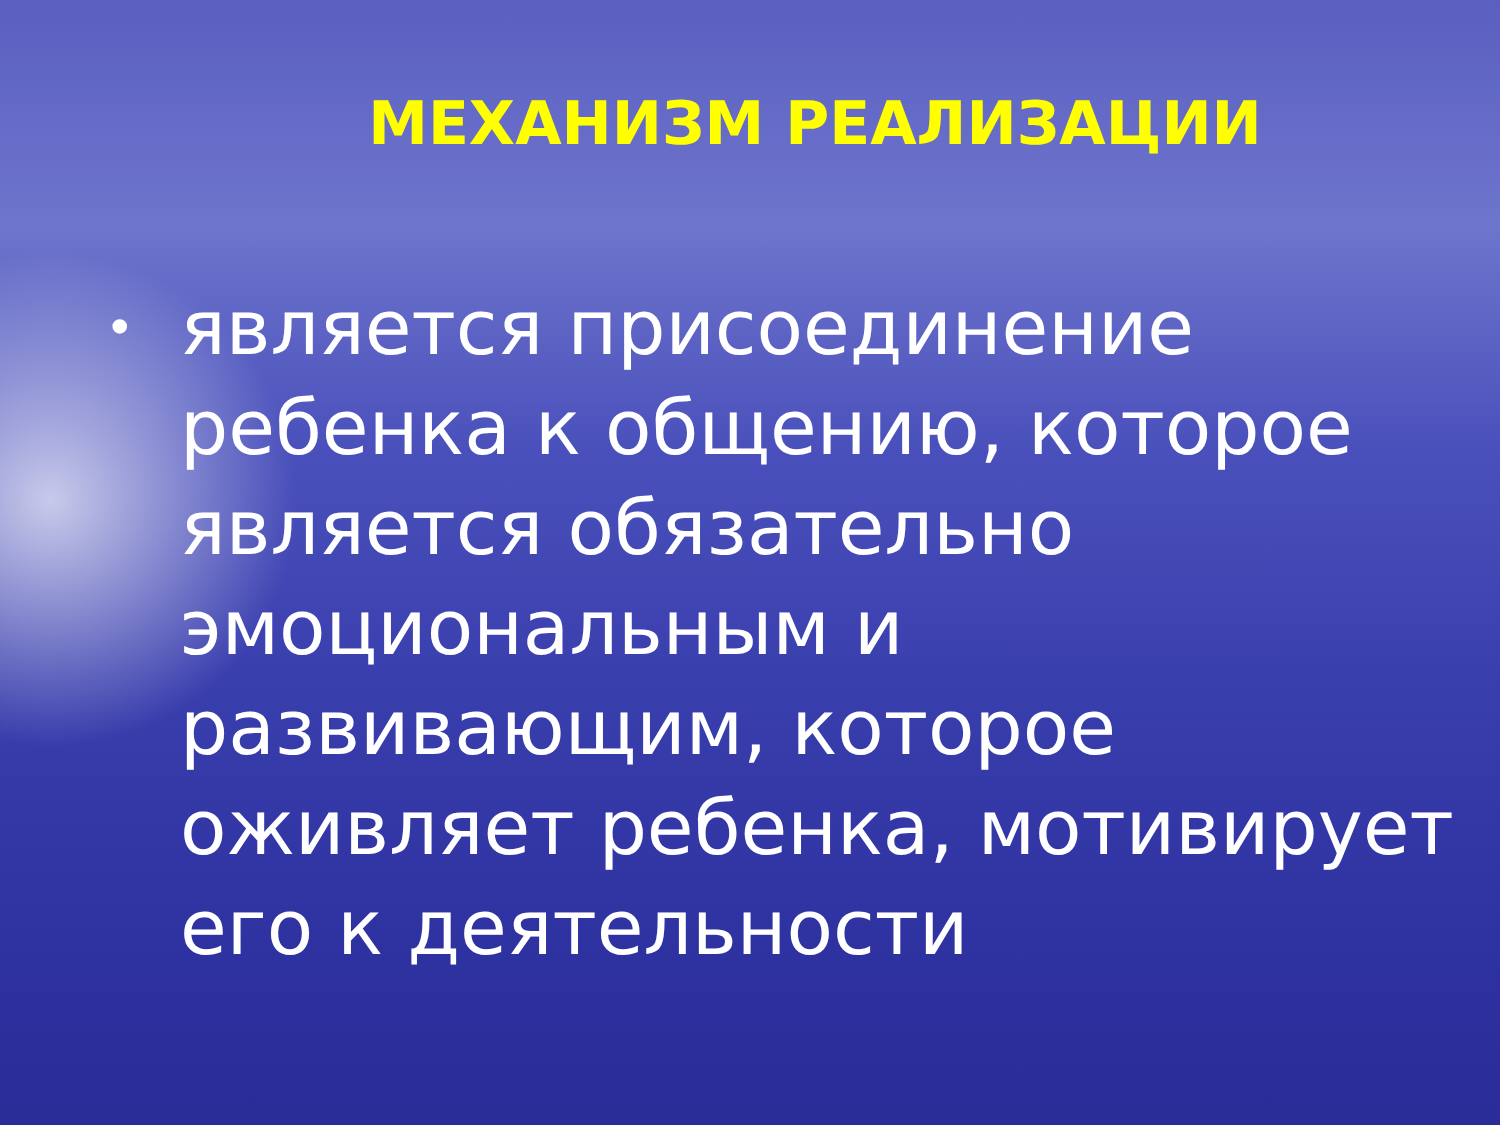МЕХАНИЗМ РЕАЛИЗАЦИИ
• является присоединение ребенка к общению, которое является обязательно эмоциональным и развивающим, которое оживляет ребенка, мотивирует его к деятельности